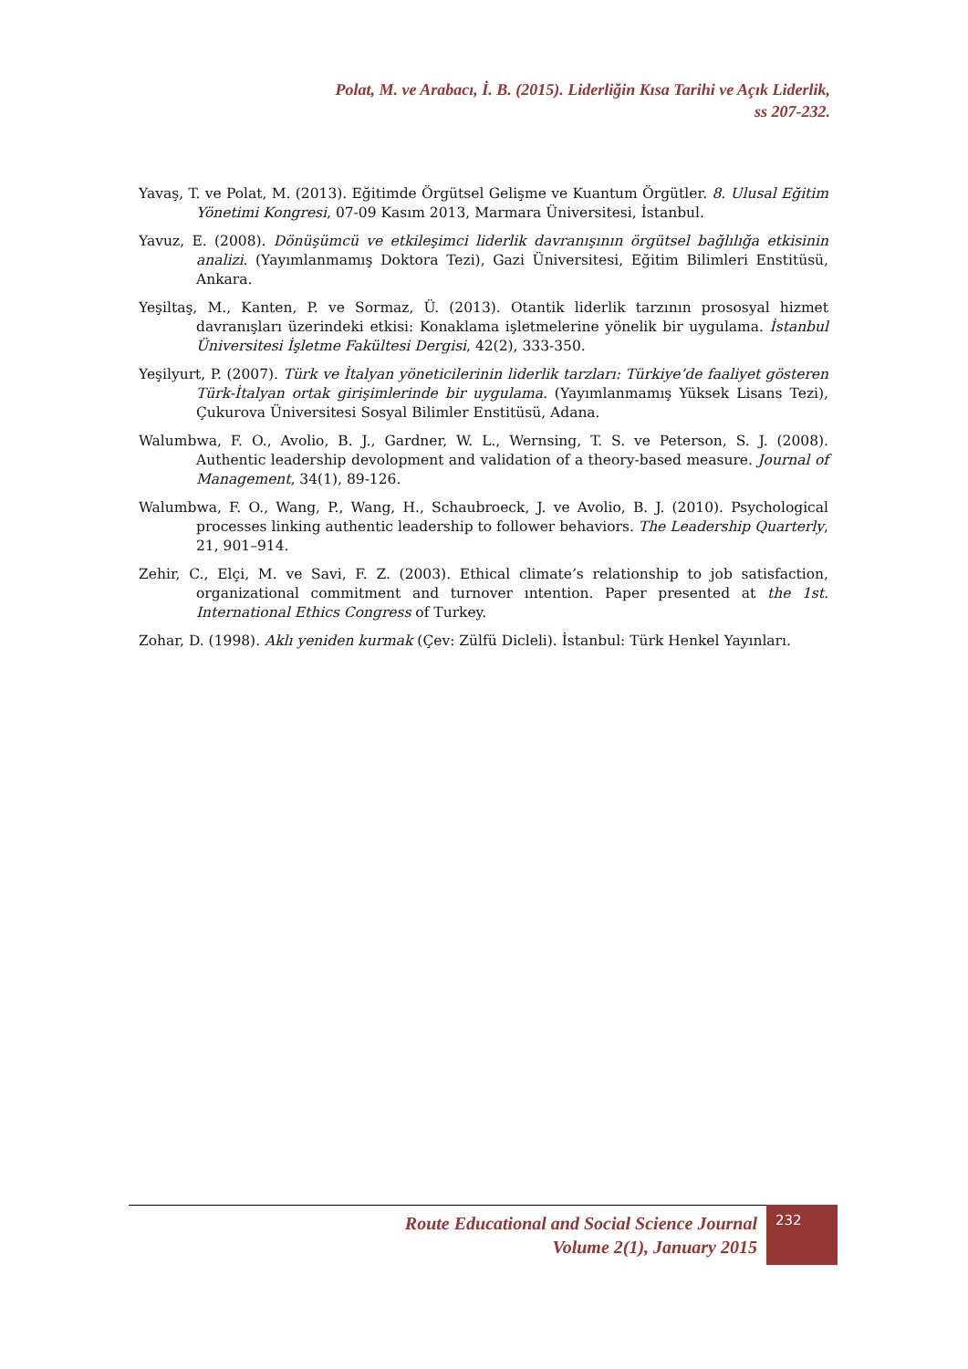Polat, M. ve Arabacı, İ. B. (2015). Liderliğin Kısa Tarihi ve Açık Liderlik,
ss 207-232.
Yavaş, T. ve Polat, M. (2013). Eğitimde Örgütsel Gelişme ve Kuantum Örgütler. 8. Ulusal Eğitim Yönetimi Kongresi, 07-09 Kasım 2013, Marmara Üniversitesi, İstanbul.
Yavuz, E. (2008). Dönüşümcü ve etkileşimci liderlik davranışının örgütsel bağlılığa etkisinin analizi. (Yayımlanmamış Doktora Tezi), Gazi Üniversitesi, Eğitim Bilimleri Enstitüsü, Ankara.
Yeşiltaş, M., Kanten, P. ve Sormaz, Ü. (2013). Otantik liderlik tarzının prososyal hizmet davranışları üzerindeki etkisi: Konaklama işletmelerine yönelik bir uygulama. İstanbul Üniversitesi İşletme Fakültesi Dergisi, 42(2), 333-350.
Yeşilyurt, P. (2007). Türk ve İtalyan yöneticilerinin liderlik tarzları: Türkiye’de faaliyet gösteren Türk-İtalyan ortak girişimlerinde bir uygulama. (Yayımlanmamış Yüksek Lisans Tezi), Çukurova Üniversitesi Sosyal Bilimler Enstitüsü, Adana.
Walumbwa, F. O., Avolio, B. J., Gardner, W. L., Wernsing, T. S. ve Peterson, S. J. (2008). Authentic leadership devolopment and validation of a theory-based measure. Journal of Management, 34(1), 89-126.
Walumbwa, F. O., Wang, P., Wang, H., Schaubroeck, J. ve Avolio, B. J. (2010). Psychological processes linking authentic leadership to follower behaviors. The Leadership Quarterly, 21, 901–914.
Zehir, C., Elçi, M. ve Savi, F. Z. (2003). Ethical climate’s relationship to job satisfaction, organizational commitment and turnover ıntention. Paper presented at the 1st. International Ethics Congress of Turkey.
Zohar, D. (1998). Aklı yeniden kurmak (Çev: Zülfü Dicleli). İstanbul: Türk Henkel Yayınları.
Route Educational and Social Science Journal
Volume 2(1), January 2015
232